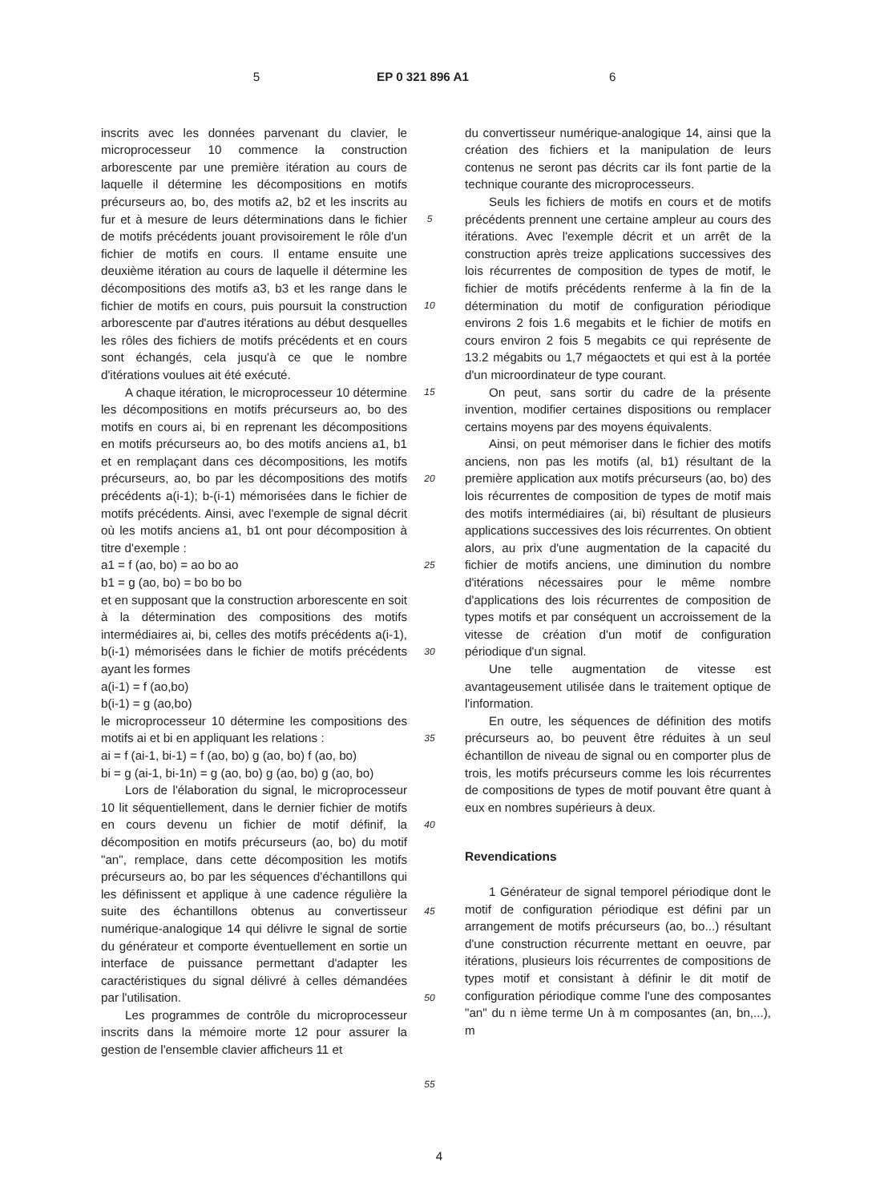5 EP 0 321 896 A1 6
inscrits avec les données parvenant du clavier, le microprocesseur 10 commence la construction arborescente par une première itération au cours de laquelle il détermine les décompositions en motifs précurseurs ao, bo, des motifs a2, b2 et les inscrits au fur et à mesure de leurs déterminations dans le fichier de motifs précédents jouant provisoirement le rôle d'un fichier de motifs en cours. Il entame ensuite une deuxième itération au cours de laquelle il détermine les décompositions des motifs a3, b3 et les range dans le fichier de motifs en cours, puis poursuit la construction arborescente par d'autres itérations au début desquelles les rôles des fichiers de motifs précédents et en cours sont échangés, cela jusqu'à ce que le nombre d'itérations voulues ait été exécuté.
A chaque itération, le microprocesseur 10 détermine les décompositions en motifs précurseurs ao, bo des motifs en cours ai, bi en reprenant les décompositions en motifs précurseurs ao, bo des motifs anciens a1, b1 et en remplaçant dans ces décompositions, les motifs précurseurs, ao, bo par les décompositions des motifs précédents a(i-1); b-(i-1) mémorisées dans le fichier de motifs précédents. Ainsi, avec l'exemple de signal décrit où les motifs anciens a1, b1 ont pour décomposition à titre d'exemple :
a1 = f (ao, bo) = ao bo ao
b1 = g (ao, bo) = bo bo bo
et en supposant que la construction arborescente en soit à la détermination des compositions des motifs intermédiaires ai, bi, celles des motifs précédents a(i-1), b(i-1) mémorisées dans le fichier de motifs précédents ayant les formes
a(i-1) = f (ao,bo)
b(i-1) = g (ao,bo)
le microprocesseur 10 détermine les compositions des motifs ai et bi en appliquant les relations :
ai = f (ai-1, bi-1) = f (ao, bo) g (ao, bo) f (ao, bo)
bi = g (ai-1, bi-1n) = g (ao, bo) g (ao, bo) g (ao, bo)
Lors de l'élaboration du signal, le microprocesseur 10 lit séquentiellement, dans le dernier fichier de motifs en cours devenu un fichier de motif définif, la décomposition en motifs précurseurs (ao, bo) du motif "an", remplace, dans cette décomposition les motifs précurseurs ao, bo par les séquences d'échantillons qui les définissent et applique à une cadence régulière la suite des échantillons obtenus au convertisseur numérique-analogique 14 qui délivre le signal de sortie du générateur et comporte éventuellement en sortie un interface de puissance permettant d'adapter les caractéristiques du signal délivré à celles démandées par l'utilisation.
Les programmes de contrôle du microprocesseur inscrits dans la mémoire morte 12 pour assurer la gestion de l'ensemble clavier afficheurs 11 et
5
10
15
20
25
30
35
40
45
50
55
du convertisseur numérique-analogique 14, ainsi que la création des fichiers et la manipulation de leurs contenus ne seront pas décrits car ils font partie de la technique courante des microprocesseurs.
Seuls les fichiers de motifs en cours et de motifs précédents prennent une certaine ampleur au cours des itérations. Avec l'exemple décrit et un arrêt de la construction après treize applications successives des lois récurrentes de composition de types de motif, le fichier de motifs précédents renferme à la fin de la détermination du motif de configuration périodique environs 2 fois 1.6 megabits et le fichier de motifs en cours environ 2 fois 5 megabits ce qui représente de 13.2 mégabits ou 1,7 mégaoctets et qui est à la portée d'un microordinateur de type courant.
On peut, sans sortir du cadre de la présente invention, modifier certaines dispositions ou remplacer certains moyens par des moyens équivalents.
Ainsi, on peut mémoriser dans le fichier des motifs anciens, non pas les motifs (al, b1) résultant de la première application aux motifs précurseurs (ao, bo) des lois récurrentes de composition de types de motif mais des motifs intermédiaires (ai, bi) résultant de plusieurs applications successives des lois récurrentes. On obtient alors, au prix d'une augmentation de la capacité du fichier de motifs anciens, une diminution du nombre d'itérations nécessaires pour le même nombre d'applications des lois récurrentes de composition de types motifs et par conséquent un accroissement de la vitesse de création d'un motif de configuration périodique d'un signal.
Une telle augmentation de vitesse est avantageusement utilisée dans le traitement optique de l'information.
En outre, les séquences de définition des motifs précurseurs ao, bo peuvent être réduites à un seul échantillon de niveau de signal ou en comporter plus de trois, les motifs précurseurs comme les lois récurrentes de compositions de types de motif pouvant être quant à eux en nombres supérieurs à deux.
Revendications
1 Générateur de signal temporel périodique dont le motif de configuration périodique est défini par un arrangement de motifs précurseurs (ao, bo...) résultant d'une construction récurrente mettant en oeuvre, par itérations, plusieurs lois récurrentes de compositions de types motif et consistant à définir le dit motif de configuration périodique comme l'une des composantes "an" du n ième terme Un à m composantes (an, bn,...), m
4